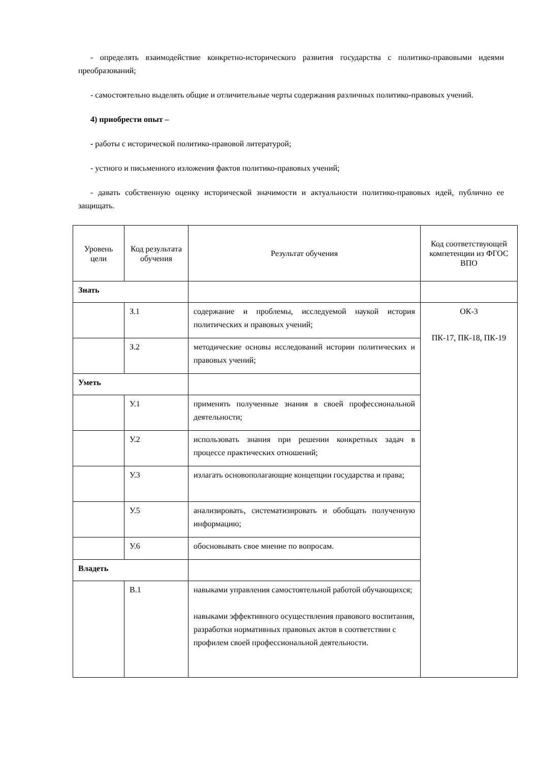- определять взаимодействие конкретно-исторического развития государства с политико-правовыми идеями преобразований;
- самостоятельно выделять общие и отличительные черты содержания различных политико-правовых учений.
4) приобрести опыт –
- работы с исторической политико-правовой литературой;
- устного и письменного изложения фактов политико-правовых учений;
- давать собственную оценку исторической значимости и актуальности политико-правовых идей, публично ее защищать.
| Уровень цели | Код результата обучения | Результат обучения | Код соответствующей компетенции из ФГОС ВПО |
| --- | --- | --- | --- |
| Знать | | | |
| | З.1 | содержание и проблемы, исследуемой наукой история политических и правовых учений; | ОК-3 ПК-17, ПК-18, ПК-19 |
| | З.2 | методические основы исследований истории политических и правовых учений; | |
| Уметь | | | |
| | У.1 | применять полученные знания в своей профессиональной деятельности; | |
| | У.2 | использовать знания при решении конкретных задач в процессе практических отношений; | |
| | У.3 | излагать основополагающие концепции государства и права; | |
| | У.5 | анализировать, систематизировать и обобщать полученную информацию; | |
| | У.6 | обосновывать свое мнение по вопросам. | |
| Владеть | | | |
| | В.1 | навыками управления самостоятельной работой обучающихся; навыками эффективного осуществления правового воспитания, разработки нормативных правовых актов в соответствии с профилем своей профессиональной деятельности. | |